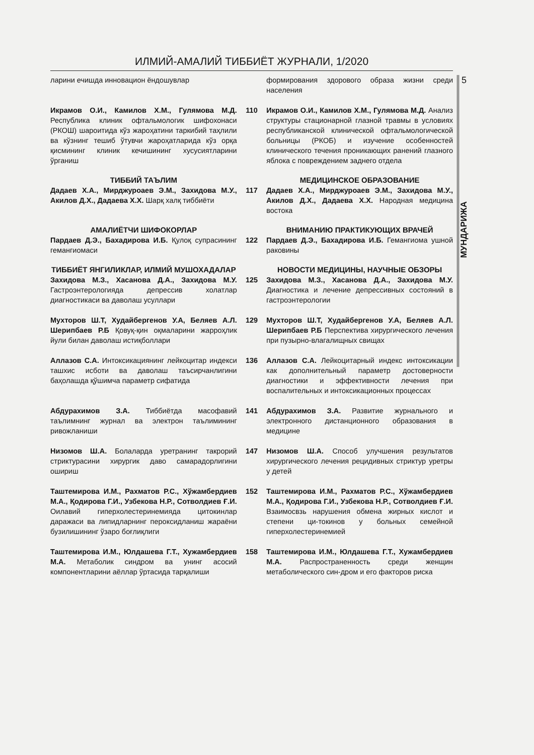ИЛМИЙ-АМАЛИЙ ТИББИЁТ ЖУРНАЛИ, 1/2020
ларини ечишда инновацион ёндошувлар формирования здорового образа жизни среди населения
Икрамов О.И., Камилов Х.М., Гулямова М.Д. Республика клиник офтальмологик шифохонаси (РКОШ) шароитида кўз жароҳатини таркибий таҳлили ва кўзнинг тешиб ўтувчи жароҳатларида кўз орқа қисмининг клиник кечишининг хусусиятларини ўрганиш
110 Икрамов О.И., Камилов Х.М., Гулямова М.Д. Анализ структуры стационарной глазной травмы в условиях республиканской клинической офтальмологической больницы (РКОБ) и изучение особенностей клинического течения проникающих ранений глазного яблока с повреждением заднего отдела
ТИББИЙ ТАЪЛИМ МЕДИЦИНСКОЕ ОБРАЗОВАНИЕ
Дадаев Х.А., Мирджуроаев Э.М., Захидова М.У., Акилов Д.Х., Дадаева Х.Х. Шарқ халқ тиббиёти
117 Дадаев Х.А., Мирджуроаев Э.М., Захидова М.У., Акилов Д.Х., Дадаева Х.Х. Народная медицина востока
АМАЛИЁТЧИ ШИФОКОРЛАР ВНИМАНИЮ ПРАКТИКУЮЩИХ ВРАЧЕЙ
Пардаев Д.Э., Бахадирова И.Б. Қулоқ супрасининг гемангиомаси
122 Пардаев Д.Э., Бахадирова И.Б. Гемангиома ушной раковины
ТИББИЁТ ЯНГИЛИКЛАР, ИЛМИЙ МУШОХАДАЛАР НОВОСТИ МЕДИЦИНЫ, НАУЧНЫЕ ОБЗОРЫ
Захидова М.З., Хасанова Д.А., Захидова М.У. Гастроэнтерологияда депрессив холатлар диагностикаси ва даволаш усуллари
125 Захидова М.З., Хасанова Д.А., Захидова М.У. Диагностика и лечение депрессивных состояний в гастроэнтерологии
Мухторов Ш.Т, Худайбергенов У.А, Беляев А.Л. Шерипбаев Р.Б Қовуқ-қин оқмаларини жарроҳлик йули билан даволаш истиқболлари
129 Мухторов Ш.Т, Худайбергенов У.А, Беляев А.Л. Шерипбаев Р.Б Перспектива хирургического лечения при пузырно-влагалищных свищах
Аллазов С.А. Интоксикациянинг лейкоцитар индекси ташхис исботи ва даволаш таъсирчанлигини баҳолашда қўшимча параметр сифатида
136 Аллазов С.А. Лейкоцитарный индекс интоксикации как дополнительный параметр достоверности диагностики и эффективности лечения при воспалительных и интоксикационных процессах
Абдурахимов З.А. Тиббиётда масофавий таълимнинг журнал ва электрон таълимининг ривожланиши
141 Абдурахимов З.А. Развитие журнального и электронного дистанционного образования в медицине
Низомов Ш.А. Болаларда уретранинг такрорий стриктурасини хирургик даво самарадорлигини ошириш
147 Низомов Ш.А. Способ улучшения результатов хирургического лечения рецидивных стриктур уретры у детей
Таштемирова И.М., Рахматов Р.С., Хўжамбердиев М.А., Қодирова Г.И., Узбекова Н.Р., Сотволдиев Ғ.И. Оилавий гиперхолестеринемияда цитокинлар даражаси ва липидларнинг пероксидланиш жараёни бузилишининг ўзаро боғлиқлиги
152 Таштемирова И.М., Рахматов Р.С., Хўжамбердиев М.А., Қодирова Г.И., Узбекова Н.Р., Сотволдиев Ғ.И. Взаимосвзь нарушения обмена жирных кислот и степени ци-токинов у больных семейной гиперхолестеринемией
Таштемирова И.М., Юлдашева Г.Т., Хужамбердиев М.А. Метаболик синдром ва унинг асосий компонентларини аёллар ўртасида тарқалиши
158 Таштемирова И.М., Юлдашева Г.Т., Хужамбердиев М.А. Распространенность среди женщин метаболического син-дром и его факторов риска
5
МУНДАРИЖА